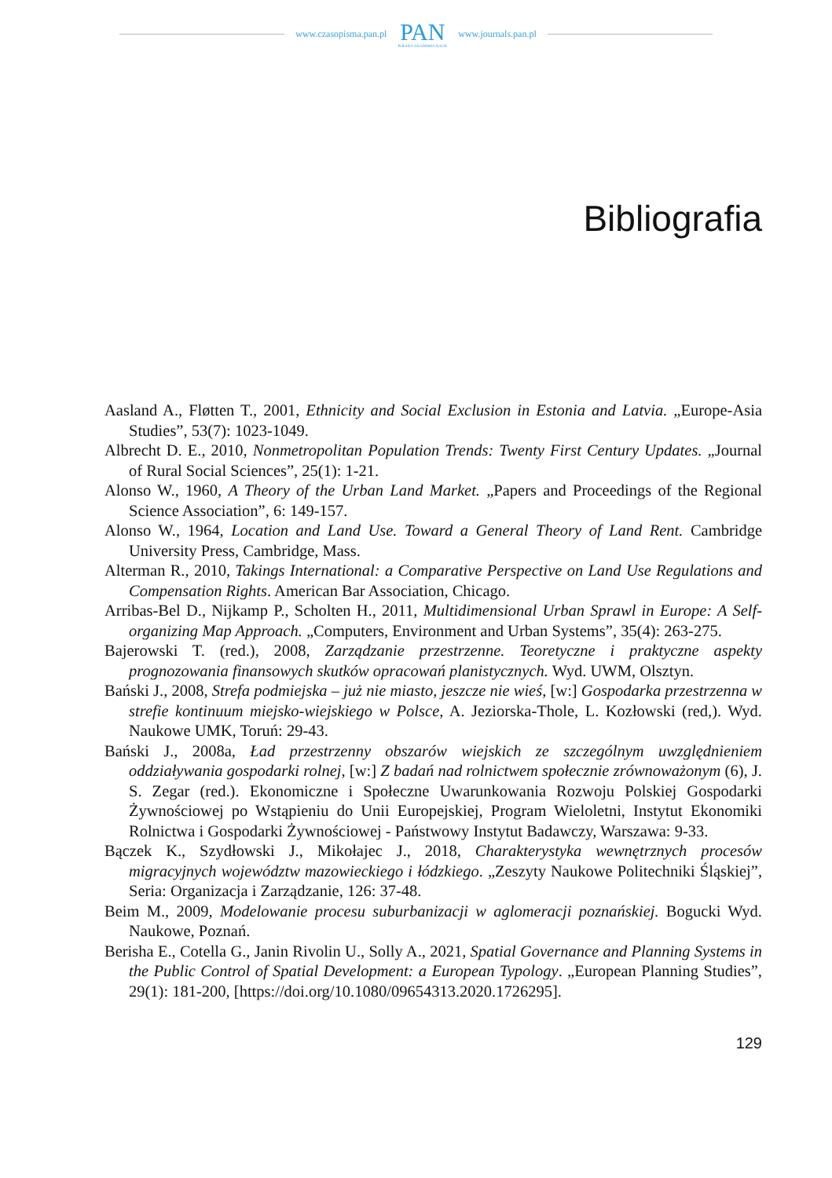www.czasopisma.pan.pl
PAN
POLSKA AKADEMIA NAUK
www.journals.pan.pl
Bibliografia
Aasland A., Fløtten T., 2001, Ethnicity and Social Exclusion in Estonia and Latvia. „Europe-Asia Studies”, 53(7): 1023-1049.
Albrecht D. E., 2010, Nonmetropolitan Population Trends: Twenty First Century Updates. „Journal of Rural Social Sciences”, 25(1): 1-21.
Alonso W., 1960, A Theory of the Urban Land Market. „Papers and Proceedings of the Regional Science Association”, 6: 149-157.
Alonso W., 1964, Location and Land Use. Toward a General Theory of Land Rent. Cambridge University Press, Cambridge, Mass.
Alterman R., 2010, Takings International: a Comparative Perspective on Land Use Regulations and Compensation Rights. American Bar Association, Chicago.
Arribas-Bel D., Nijkamp P., Scholten H., 2011, Multidimensional Urban Sprawl in Europe: A Self-organizing Map Approach. „Computers, Environment and Urban Systems”, 35(4): 263-275.
Bajerowski T. (red.), 2008, Zarządzanie przestrzenne. Teoretyczne i praktyczne aspekty prognozowania finansowych skutków opracowań planistycznych. Wyd. UWM, Olsztyn.
Bański J., 2008, Strefa podmiejska – już nie miasto, jeszcze nie wieś, [w:] Gospodarka przestrzenna w strefie kontinuum miejsko-wiejskiego w Polsce, A. Jeziorska-Thole, L. Kozłowski (red,). Wyd. Naukowe UMK, Toruń: 29-43.
Bański J., 2008a, Ład przestrzenny obszarów wiejskich ze szczególnym uwzględnieniem oddziaływania gospodarki rolnej, [w:] Z badań nad rolnictwem społecznie zrównoważonym (6), J. S. Zegar (red.). Ekonomiczne i Społeczne Uwarunkowania Rozwoju Polskiej Gospodarki Żywnościowej po Wstąpieniu do Unii Europejskiej, Program Wieloletni, Instytut Ekonomiki Rolnictwa i Gospodarki Żywnościowej - Państwowy Instytut Badawczy, Warszawa: 9-33.
Bączek K., Szydłowski J., Mikołajec J., 2018, Charakterystyka wewnętrznych procesów migracyjnych województw mazowieckiego i łódzkiego. „Zeszyty Naukowe Politechniki Śląskiej”, Seria: Organizacja i Zarządzanie, 126: 37-48.
Beim M., 2009, Modelowanie procesu suburbanizacji w aglomeracji poznańskiej. Bogucki Wyd. Naukowe, Poznań.
Berisha E., Cotella G., Janin Rivolin U., Solly A., 2021, Spatial Governance and Planning Systems in the Public Control of Spatial Development: a European Typology. „European Planning Studies”, 29(1): 181-200, [https://doi.org/10.1080/09654313.2020.1726295].
129